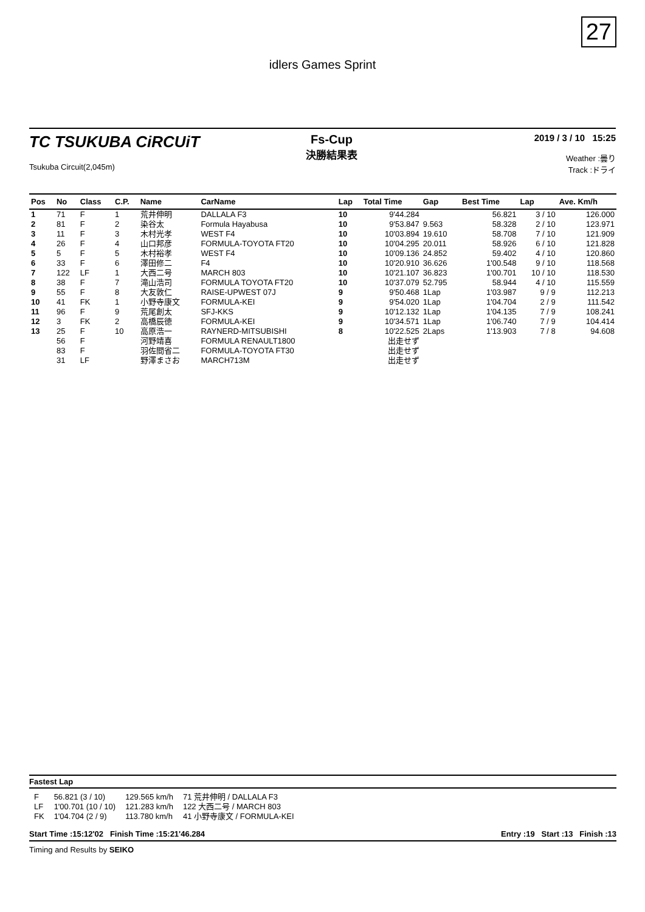27
idlers Games Sprint
TC TSUKUBA CiRCUiT
Tsukuba Circuit(2,045m)
Fs-Cup
決勝結果表
2019 / 3 / 10 15:25
Weather :曇り
Track :ドライ
| Pos | No | Class | C.P. | Name | CarName | Lap | Total Time | Gap | Best Time | Lap | Ave. Km/h |
| --- | --- | --- | --- | --- | --- | --- | --- | --- | --- | --- | --- |
| 1 | 71 | F | 1 | 荒井伸明 | DALLALA F3 | 10 | 9'44.284 | | 56.821 | 3 / 10 | 126.000 |
| 2 | 81 | F | 2 | 染谷太 | Formula Hayabusa | 10 | 9'53.847 | 9.563 | 58.328 | 2 / 10 | 123.971 |
| 3 | 11 | F | 3 | 木村光孝 | WEST F4 | 10 | 10'03.894 | 19.610 | 58.708 | 7 / 10 | 121.909 |
| 4 | 26 | F | 4 | 山口邦彦 | FORMULA-TOYOTA FT20 | 10 | 10'04.295 | 20.011 | 58.926 | 6 / 10 | 121.828 |
| 5 | 5 | F | 5 | 木村裕孝 | WEST F4 | 10 | 10'09.136 | 24.852 | 59.402 | 4 / 10 | 120.860 |
| 6 | 33 | F | 6 | 澤田修二 | F4 | 10 | 10'20.910 | 36.626 | 1'00.548 | 9 / 10 | 118.568 |
| 7 | 122 | LF | 1 | 大西二号 | MARCH 803 | 10 | 10'21.107 | 36.823 | 1'00.701 | 10 / 10 | 118.530 |
| 8 | 38 | F | 7 | 滝山浩司 | FORMULA TOYOTA FT20 | 10 | 10'37.079 | 52.795 | 58.944 | 4 / 10 | 115.559 |
| 9 | 55 | F | 8 | 大友敦仁 | RAISE-UPWEST 07J | 9 | 9'50.468 | 1Lap | 1'03.987 | 9 / 9 | 112.213 |
| 10 | 41 | FK | 1 | 小野寺康文 | FORMULA-KEI | 9 | 9'54.020 | 1Lap | 1'04.704 | 2 / 9 | 111.542 |
| 11 | 96 | F | 9 | 荒尾創太 | SFJ-KKS | 9 | 10'12.132 | 1Lap | 1'04.135 | 7 / 9 | 108.241 |
| 12 | 3 | FK | 2 | 高橋辰徳 | FORMULA-KEI | 9 | 10'34.571 | 1Lap | 1'06.740 | 7 / 9 | 104.414 |
| 13 | 25 | F | 10 | 高原浩一 | RAYNERD-MITSUBISHI | 8 | 10'22.525 | 2Laps | 1'13.903 | 7 / 8 | 94.608 |
| | 56 | F | | 河野靖喜 | FORMULA RENAULT1800 | | 出走せず | | | | |
| | 83 | F | | 羽佐間省二 | FORMULA-TOYOTA FT30 | | 出走せず | | | | |
| | 31 | LF | | 野澤まさお | MARCH713M | | 出走せず | | | | |
Fastest Lap
| F | 56.821 (3 / 10) | 129.565 km/h | 71 荒井伸明 / DALLALA F3 |
| LF | 1'00.701 (10 / 10) | 121.283 km/h | 122 大西二号 / MARCH 803 |
| FK | 1'04.704 (2 / 9) | 113.780 km/h | 41 小野寺康文 / FORMULA-KEI |
Start Time :15:12'02 Finish Time :15:21'46.284 Entry :19 Start :13 Finish :13
Timing and Results by SEIKO